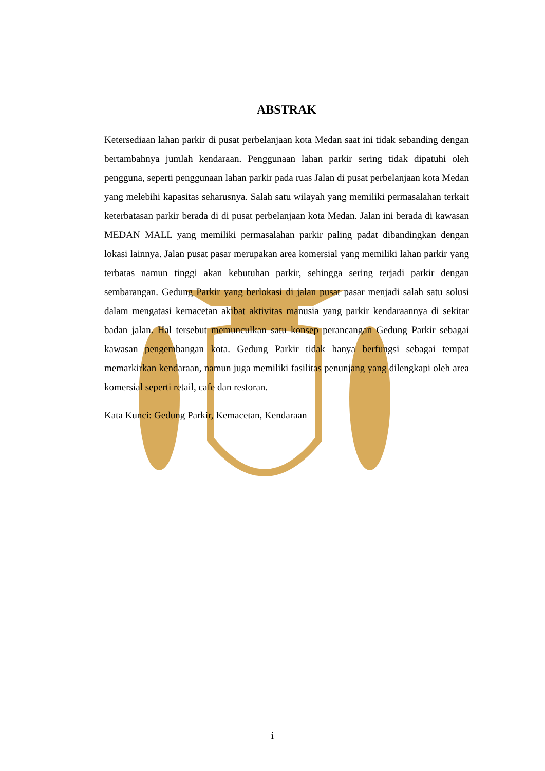ABSTRAK
Ketersediaan lahan parkir di pusat perbelanjaan kota Medan saat ini tidak sebanding dengan bertambahnya jumlah kendaraan. Penggunaan lahan parkir sering tidak dipatuhi oleh pengguna, seperti penggunaan lahan parkir pada ruas Jalan di pusat perbelanjaan kota Medan yang melebihi kapasitas seharusnya. Salah satu wilayah yang memiliki permasalahan terkait keterbatasan parkir berada di di pusat perbelanjaan kota Medan. Jalan ini berada di kawasan MEDAN MALL yang memiliki permasalahan parkir paling padat dibandingkan dengan lokasi lainnya. Jalan pusat pasar merupakan area komersial yang memiliki lahan parkir yang terbatas namun tinggi akan kebutuhan parkir, sehingga sering terjadi parkir dengan sembarangan. Gedung Parkir yang berlokasi di jalan pusat pasar menjadi salah satu solusi dalam mengatasi kemacetan akibat aktivitas manusia yang parkir kendaraannya di sekitar badan jalan. Hal tersebut memunculkan satu konsep perancangan Gedung Parkir sebagai kawasan pengembangan kota. Gedung Parkir tidak hanya berfungsi sebagai tempat memarkirkan kendaraan, namun juga memiliki fasilitas penunjang yang dilengkapi oleh area komersial seperti retail, cafe dan restoran.
Kata Kunci: Gedung Parkir, Kemacetan, Kendaraan
i